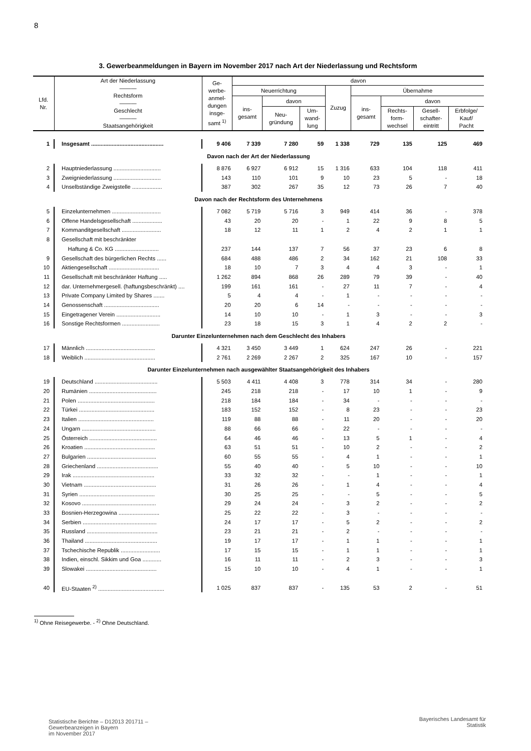8
3. Gewerbeanmeldungen in Bayern im November 2017 nach Art der Niederlassung und Rechtsform
| Lfd. Nr. | Art der Niederlassung ——— Rechtsform ——— Geschlecht ——— Staatsangehörigkeit | Ge- werbe- anmel- dungen insge- samt <sup>1)</sup> | davon | | | | | | | |
| --- | --- | --- | --- | --- | --- | --- | --- | --- | --- | --- |
| | | | Neuerrichtung | | | Zuzug | Übernahme | | | |
| | | | ins- gesamt | davon | | | ins- gesamt | davon | | |
| | | | | Neu- gründung | Um- wand- lung | | | Rechts- form- wechsel | Gesell- schafter- eintritt | Erbfolge/ Kauf/ Pacht |
| 1 | Insgesamt .............................................. | 9 406 | 7 339 | 7 280 | 59 | 1 338 | 729 | 135 | 125 | 469 |
| Davon nach der Art der Niederlassung | | | | | | | | | | |
| 2 | Hauptniederlassung .............................. | 8 876 | 6 927 | 6 912 | 15 | 1 316 | 633 | 104 | 118 | 411 |
| 3 | Zweigniederlassung .............................. | 143 | 110 | 101 | 9 | 10 | 23 | 5 | - | 18 |
| 4 | Unselbständige Zweigstelle ................... | 387 | 302 | 267 | 35 | 12 | 73 | 26 | 7 | 40 |
| Davon nach der Rechtsform des Unternehmens | | | | | | | | | | |
| 5 | Einzelunternehmen ............................... | 7 082 | 5 719 | 5 716 | 3 | 949 | 414 | 36 | - | 378 |
| 6 | Offene Handelsgesellschaft ................... | 43 | 20 | 20 | - | 1 | 22 | 9 | 8 | 5 |
| 7 | Kommanditgesellschaft ......................... | 18 | 12 | 11 | 1 | 2 | 4 | 2 | 1 | 1 |
| 8 | Gesellschaft mit beschränkter | | | | | | | | | |
| | Haftung & Co. KG ............................ | 237 | 144 | 137 | 7 | 56 | 37 | 23 | 6 | 8 |
| 9 | Gesellschaft des bürgerlichen Rechts ...... | 684 | 488 | 486 | 2 | 34 | 162 | 21 | 108 | 33 |
| 10 | Aktiengesellschaft ................................ | 18 | 10 | 7 | 3 | 4 | 4 | 3 | - | 1 |
| 11 | Gesellschaft mit beschränkter Haftung ..... | 1 262 | 894 | 868 | 26 | 289 | 79 | 39 | - | 40 |
| 12 | dar. Unternehmergesell. (haftungsbeschränkt) .... | 199 | 161 | 161 | - | 27 | 11 | 7 | - | 4 |
| 13 | Private Company Limited by Shares ....... | 5 | 4 | 4 | - | 1 | - | - | - | - |
| 14 | Genossenschaft ................................... | 20 | 20 | 6 | 14 | - | - | - | - | - |
| 15 | Eingetragener Verein ............................ | 14 | 10 | 10 | - | 1 | 3 | - | - | 3 |
| 16 | Sonstige Rechtsformen ........................ | 23 | 18 | 15 | 3 | 1 | 4 | 2 | 2 | - |
| Darunter Einzelunternehmen nach dem Geschlecht des Inhabers | | | | | | | | | | |
| 17 | Männlich ............................................ | 4 321 | 3 450 | 3 449 | 1 | 624 | 247 | 26 | - | 221 |
| 18 | Weiblich ............................................. | 2 761 | 2 269 | 2 267 | 2 | 325 | 167 | 10 | - | 157 |
| Darunter Einzelunternehmen nach ausgewählter Staatsangehörigkeit des Inhabers | | | | | | | | | | |
| 19 | Deutschland ........................................ | 5 503 | 4 411 | 4 408 | 3 | 778 | 314 | 34 | - | 280 |
| 20 | Rumänien ........................................... | 245 | 218 | 218 | - | 17 | 10 | 1 | - | 9 |
| 21 | Polen ................................................. | 218 | 184 | 184 | - | 34 | - | - | - | - |
| 22 | Türkei ................................................ | 183 | 152 | 152 | - | 8 | 23 | - | - | 23 |
| 23 | Italien ................................................ | 119 | 88 | 88 | - | 11 | 20 | - | - | 20 |
| 24 | Ungarn ............................................... | 88 | 66 | 66 | - | 22 | - | - | - | - |
| 25 | Österreich ........................................... | 64 | 46 | 46 | - | 13 | 5 | 1 | - | 4 |
| 26 | Kroatien ............................................. | 63 | 51 | 51 | - | 10 | 2 | - | - | 2 |
| 27 | Bulgarien ............................................ | 60 | 55 | 55 | - | 4 | 1 | - | - | 1 |
| 28 | Griechenland ....................................... | 55 | 40 | 40 | - | 5 | 10 | - | - | 10 |
| 29 | Irak .................................................... | 33 | 32 | 32 | - | - | 1 | - | - | 1 |
| 30 | Vietnam .............................................. | 31 | 26 | 26 | - | 1 | 4 | - | - | 4 |
| 31 | Syrien ................................................ | 30 | 25 | 25 | - | - | 5 | - | - | 5 |
| 32 | Kosovo ............................................... | 29 | 24 | 24 | - | 3 | 2 | - | - | 2 |
| 33 | Bosnien-Herzegowina .......................... | 25 | 22 | 22 | - | 3 | - | - | - | - |
| 34 | Serbien ............................................... | 24 | 17 | 17 | - | 5 | 2 | - | - | 2 |
| 35 | Russland ............................................. | 23 | 21 | 21 | - | 2 | - | - | - | - |
| 36 | Thailand .............................................. | 19 | 17 | 17 | - | 1 | 1 | - | - | 1 |
| 37 | Tschechische Republik ......................... | 17 | 15 | 15 | - | 1 | 1 | - | - | 1 |
| 38 | Indien, einschl. Sikkim und Goa ............ | 16 | 11 | 11 | - | 2 | 3 | - | - | 3 |
| 39 | Slowakei ............................................. | 15 | 10 | 10 | - | 4 | 1 | - | - | 1 |
| 40 | EU-Staaten <sup>2)</sup> .......................................... | 1 025 | 837 | 837 | - | 135 | 53 | 2 | - | 51 |
<sup>1)</sup> Ohne Reisegewerbe. - <sup>2)</sup> Ohne Deutschland.
Statistische Berichte – D12013 201711 –
Gewerbeanzeigen in Bayern
im November 2017
Bayerisches Landesamt für
Statistik